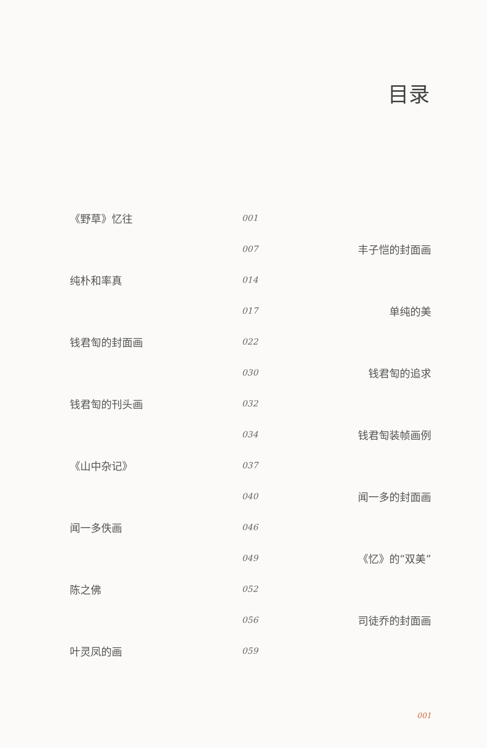目录
| 《野草》忆往 | 001 | |
| | 007 | 丰子恺的封面画 |
| 纯朴和率真 | 014 | |
| | 017 | 单纯的美 |
| 钱君匋的封面画 | 022 | |
| | 030 | 钱君匋的追求 |
| 钱君匋的刊头画 | 032 | |
| | 034 | 钱君匋装帧画例 |
| 《山中杂记》 | 037 | |
| | 040 | 闻一多的封面画 |
| 闻一多佚画 | 046 | |
| | 049 | 《忆》的“双美” |
| 陈之佛 | 052 | |
| | 056 | 司徒乔的封面画 |
| 叶灵凤的画 | 059 | |
001